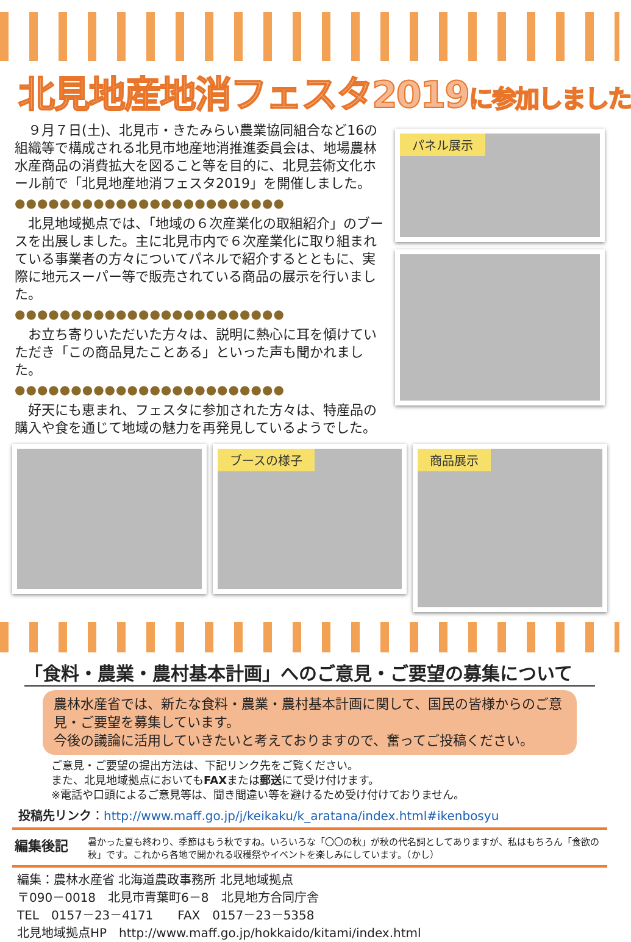北見地産地消フェスタ2019に参加しました
９月７日(土)、北見市・きたみらい農業協同組合など16の組織等で構成される北見市地産地消推進委員会は、地場農林水産商品の消費拡大を図ること等を目的に、北見芸術文化ホール前で「北見地産地消フェスタ2019」を開催しました。
●●●●●●●●●●●●●●●●●●●●●●●●
北見地域拠点では、「地域の６次産業化の取組紹介」のブースを出展しました。主に北見市内で６次産業化に取り組まれている事業者の方々についてパネルで紹介するとともに、実際に地元スーパー等で販売されている商品の展示を行いました。
●●●●●●●●●●●●●●●●●●●●●●●●
お立ち寄りいただいた方々は、説明に熱心に耳を傾けていただき「この商品見たことある」といった声も聞かれました。
●●●●●●●●●●●●●●●●●●●●●●●●
好天にも恵まれ、フェスタに参加された方々は、特産品の購入や食を通じて地域の魅力を再発見しているようでした。
パネル展示
ブースの様子
商品展示
「食料・農業・農村基本計画」へのご意見・ご要望の募集について
農林水産省では、新たな食料・農業・農村基本計画に関して、国民の皆様からのご意見・ご要望を募集しています。
今後の議論に活用していきたいと考えておりますので、奮ってご投稿ください。
ご意見・ご要望の提出方法は、下記リンク先をご覧ください。
また、北見地域拠点においてもFAXまたは郵送にて受け付けます。
※電話や口頭によるご意見等は、聞き間違い等を避けるため受け付けておりません。
投稿先リンク：http://www.maff.go.jp/j/keikaku/k_aratana/index.html#ikenbosyu
編集後記 暑かった夏も終わり、季節はもう秋ですね。いろいろな「〇〇の秋」が秋の代名詞としてありますが、私はもちろん「食欲の秋」です。これから各地で開かれる収穫祭やイベントを楽しみにしています。（かし）
編集：農林水産省 北海道農政事務所 北見地域拠点
〒090－0018　北見市青葉町6－8　北見地方合同庁舎
TEL　0157－23－4171　　FAX　0157－23－5358
北見地域拠点HP　http://www.maff.go.jp/hokkaido/kitami/index.html